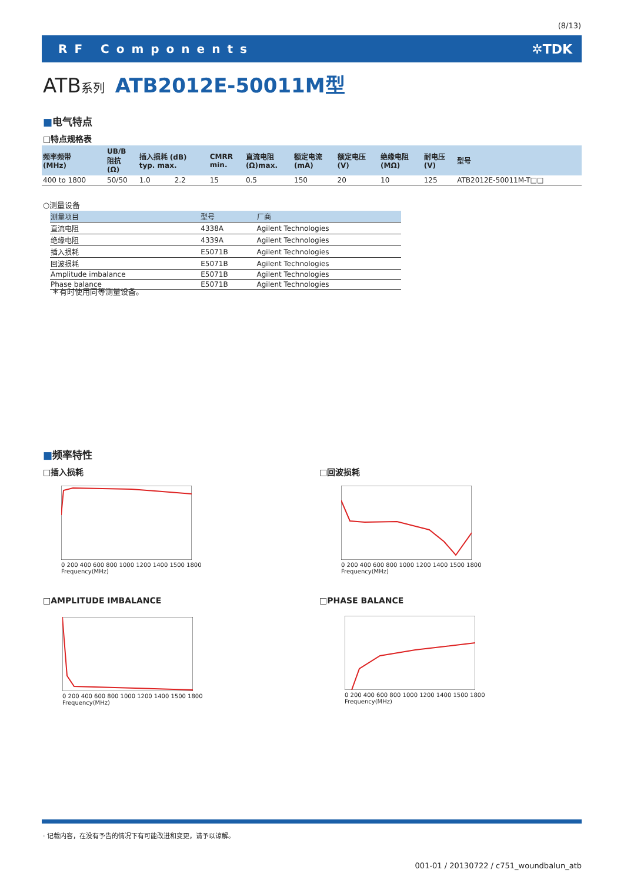(8/13)
RF Components ✲TDK
ATB系列 ATB2012E-50011M型
■电气特点
□特点规格表
| 频率频带 (MHz) | UB/B 阻抗 (Ω) | 插入损耗 (dB) typ. max. | | CMRR min. | 直流电阻 (Ω)max. | 额定电流 (mA) | 额定电压 (V) | 绝缘电阻 (MΩ) | 耐电压 (V) | 型号 |
| --- | --- | --- | --- | --- | --- | --- | --- | --- | --- | --- |
| 400 to 1800 | 50/50 | 1.0 | 2.2 | 15 | 0.5 | 150 | 20 | 10 | 125 | ATB2012E-50011M-T□□ |
○测量设备
| 测量项目 | 型号 | 厂商 |
| --- | --- | --- |
| 直流电阻 | 4338A | Agilent Technologies |
| 绝缘电阻 | 4339A | Agilent Technologies |
| 插入损耗 | E5071B | Agilent Technologies |
| 回波损耗 | E5071B | Agilent Technologies |
| Amplitude imbalance | E5071B | Agilent Technologies |
| Phase balance | E5071B | Agilent Technologies |
＊有时使用同等测量设备。
■频率特性
□插入损耗 □回波损耗
□AMPLITUDE IMBALANCE □PHASE BALANCE
0 200 400 600 800 1000 1200 1400 1500 1800
Frequency(MHz)
0 200 400 600 800 1000 1200 1400 1500 1800
Frequency(MHz)
0 200 400 600 800 1000 1200 1400 1500 1800
Frequency(MHz)
0 200 400 600 800 1000 1200 1400 1500 1800
Frequency(MHz)
· 记载内容，在没有予告的情况下有可能改进和变更，请予以谅解。
001-01 / 20130722 / c751_woundbalun_atb